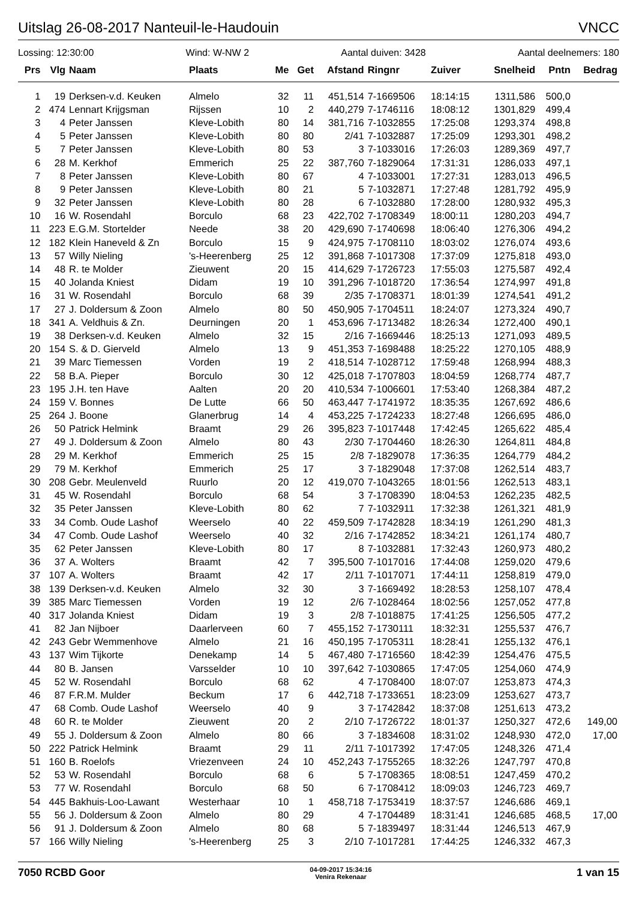Uitslag 26-08-2017 Nanteuil-le-Haudouin VNCC
Lossing: 12:30:00 Wind: W-NW 2 Aantal duiven: 3428 Aantal deelnemers: 180
| Prs | Vlg | Naam | Plaats | Me | Get | Afstand | Ringnr | Zuiver | Snelheid | Pntn | Bedrag |
| --- | --- | --- | --- | --- | --- | --- | --- | --- | --- | --- | --- |
| 1 | 19 | Derksen-v.d. Keuken | Almelo | 32 | 11 | 451,514 | 7-1669506 | 18:14:15 | 1311,586 | 500,0 | |
| 2 | 474 | Lennart Krijgsman | Rijssen | 10 | 2 | 440,279 | 7-1746116 | 18:08:12 | 1301,829 | 499,4 | |
| 3 | 4 | Peter Janssen | Kleve-Lobith | 80 | 14 | 381,716 | 7-1032855 | 17:25:08 | 1293,374 | 498,8 | |
| 4 | 5 | Peter Janssen | Kleve-Lobith | 80 | 80 | 2/41 | 7-1032887 | 17:25:09 | 1293,301 | 498,2 | |
| 5 | 7 | Peter Janssen | Kleve-Lobith | 80 | 53 | 3 | 7-1033016 | 17:26:03 | 1289,369 | 497,7 | |
| 6 | 28 | M. Kerkhof | Emmerich | 25 | 22 | 387,760 | 7-1829064 | 17:31:31 | 1286,033 | 497,1 | |
| 7 | 8 | Peter Janssen | Kleve-Lobith | 80 | 67 | 4 | 7-1033001 | 17:27:31 | 1283,013 | 496,5 | |
| 8 | 9 | Peter Janssen | Kleve-Lobith | 80 | 21 | 5 | 7-1032871 | 17:27:48 | 1281,792 | 495,9 | |
| 9 | 32 | Peter Janssen | Kleve-Lobith | 80 | 28 | 6 | 7-1032880 | 17:28:00 | 1280,932 | 495,3 | |
| 10 | 16 | W. Rosendahl | Borculo | 68 | 23 | 422,702 | 7-1708349 | 18:00:11 | 1280,203 | 494,7 | |
| 11 | 223 | E.G.M. Stortelder | Neede | 38 | 20 | 429,690 | 7-1740698 | 18:06:40 | 1276,306 | 494,2 | |
| 12 | 182 | Klein Haneveld & Zn | Borculo | 15 | 9 | 424,975 | 7-1708110 | 18:03:02 | 1276,074 | 493,6 | |
| 13 | 57 | Willy Nieling | 's-Heerenberg | 25 | 12 | 391,868 | 7-1017308 | 17:37:09 | 1275,818 | 493,0 | |
| 14 | 48 | R. te Molder | Zieuwent | 20 | 15 | 414,629 | 7-1726723 | 17:55:03 | 1275,587 | 492,4 | |
| 15 | 40 | Jolanda Kniest | Didam | 19 | 10 | 391,296 | 7-1018720 | 17:36:54 | 1274,997 | 491,8 | |
| 16 | 31 | W. Rosendahl | Borculo | 68 | 39 | 2/35 | 7-1708371 | 18:01:39 | 1274,541 | 491,2 | |
| 17 | 27 | J. Doldersum & Zoon | Almelo | 80 | 50 | 450,905 | 7-1704511 | 18:24:07 | 1273,324 | 490,7 | |
| 18 | 341 | A. Veldhuis & Zn. | Deurningen | 20 | 1 | 453,696 | 7-1713482 | 18:26:34 | 1272,400 | 490,1 | |
| 19 | 38 | Derksen-v.d. Keuken | Almelo | 32 | 15 | 2/16 | 7-1669446 | 18:25:13 | 1271,093 | 489,5 | |
| 20 | 154 | S. & D. Gierveld | Almelo | 13 | 9 | 451,353 | 7-1698488 | 18:25:22 | 1270,105 | 488,9 | |
| 21 | 39 | Marc Tiemessen | Vorden | 19 | 2 | 418,514 | 7-1028712 | 17:59:48 | 1268,994 | 488,3 | |
| 22 | 58 | B.A. Pieper | Borculo | 30 | 12 | 425,018 | 7-1707803 | 18:04:59 | 1268,774 | 487,7 | |
| 23 | 195 | J.H. ten Have | Aalten | 20 | 20 | 410,534 | 7-1006601 | 17:53:40 | 1268,384 | 487,2 | |
| 24 | 159 | V. Bonnes | De Lutte | 66 | 50 | 463,447 | 7-1741972 | 18:35:35 | 1267,692 | 486,6 | |
| 25 | 264 | J. Boone | Glanerbrug | 14 | 4 | 453,225 | 7-1724233 | 18:27:48 | 1266,695 | 486,0 | |
| 26 | 50 | Patrick Helmink | Braamt | 29 | 26 | 395,823 | 7-1017448 | 17:42:45 | 1265,622 | 485,4 | |
| 27 | 49 | J. Doldersum & Zoon | Almelo | 80 | 43 | 2/30 | 7-1704460 | 18:26:30 | 1264,811 | 484,8 | |
| 28 | 29 | M. Kerkhof | Emmerich | 25 | 15 | 2/8 | 7-1829078 | 17:36:35 | 1264,779 | 484,2 | |
| 29 | 79 | M. Kerkhof | Emmerich | 25 | 17 | 3 | 7-1829048 | 17:37:08 | 1262,514 | 483,7 | |
| 30 | 208 | Gebr. Meulenveld | Ruurlo | 20 | 12 | 419,070 | 7-1043265 | 18:01:56 | 1262,513 | 483,1 | |
| 31 | 45 | W. Rosendahl | Borculo | 68 | 54 | 3 | 7-1708390 | 18:04:53 | 1262,235 | 482,5 | |
| 32 | 35 | Peter Janssen | Kleve-Lobith | 80 | 62 | 7 | 7-1032911 | 17:32:38 | 1261,321 | 481,9 | |
| 33 | 34 | Comb. Oude Lashof | Weerselo | 40 | 22 | 459,509 | 7-1742828 | 18:34:19 | 1261,290 | 481,3 | |
| 34 | 47 | Comb. Oude Lashof | Weerselo | 40 | 32 | 2/16 | 7-1742852 | 18:34:21 | 1261,174 | 480,7 | |
| 35 | 62 | Peter Janssen | Kleve-Lobith | 80 | 17 | 8 | 7-1032881 | 17:32:43 | 1260,973 | 480,2 | |
| 36 | 37 | A. Wolters | Braamt | 42 | 7 | 395,500 | 7-1017016 | 17:44:08 | 1259,020 | 479,6 | |
| 37 | 107 | A. Wolters | Braamt | 42 | 17 | 2/11 | 7-1017071 | 17:44:11 | 1258,819 | 479,0 | |
| 38 | 139 | Derksen-v.d. Keuken | Almelo | 32 | 30 | 3 | 7-1669492 | 18:28:53 | 1258,107 | 478,4 | |
| 39 | 385 | Marc Tiemessen | Vorden | 19 | 12 | 2/6 | 7-1028464 | 18:02:56 | 1257,052 | 477,8 | |
| 40 | 317 | Jolanda Kniest | Didam | 19 | 3 | 2/8 | 7-1018875 | 17:41:25 | 1256,505 | 477,2 | |
| 41 | 82 | Jan Nijboer | Daarlerveen | 60 | 7 | 455,152 | 7-1730111 | 18:32:31 | 1255,537 | 476,7 | |
| 42 | 243 | Gebr Wemmenhove | Almelo | 21 | 16 | 450,195 | 7-1705311 | 18:28:41 | 1255,132 | 476,1 | |
| 43 | 137 | Wim Tijkorte | Denekamp | 14 | 5 | 467,480 | 7-1716560 | 18:42:39 | 1254,476 | 475,5 | |
| 44 | 80 | B. Jansen | Varsselder | 10 | 10 | 397,642 | 7-1030865 | 17:47:05 | 1254,060 | 474,9 | |
| 45 | 52 | W. Rosendahl | Borculo | 68 | 62 | 4 | 7-1708400 | 18:07:07 | 1253,873 | 474,3 | |
| 46 | 87 | F.R.M. Mulder | Beckum | 17 | 6 | 442,718 | 7-1733651 | 18:23:09 | 1253,627 | 473,7 | |
| 47 | 68 | Comb. Oude Lashof | Weerselo | 40 | 9 | 3 | 7-1742842 | 18:37:08 | 1251,613 | 473,2 | |
| 48 | 60 | R. te Molder | Zieuwent | 20 | 2 | 2/10 | 7-1726722 | 18:01:37 | 1250,327 | 472,6 | 149,00 |
| 49 | 55 | J. Doldersum & Zoon | Almelo | 80 | 66 | 3 | 7-1834608 | 18:31:02 | 1248,930 | 472,0 | 17,00 |
| 50 | 222 | Patrick Helmink | Braamt | 29 | 11 | 2/11 | 7-1017392 | 17:47:05 | 1248,326 | 471,4 | |
| 51 | 160 | B. Roelofs | Vriezenveen | 24 | 10 | 452,243 | 7-1755265 | 18:32:26 | 1247,797 | 470,8 | |
| 52 | 53 | W. Rosendahl | Borculo | 68 | 6 | 5 | 7-1708365 | 18:08:51 | 1247,459 | 470,2 | |
| 53 | 77 | W. Rosendahl | Borculo | 68 | 50 | 6 | 7-1708412 | 18:09:03 | 1246,723 | 469,7 | |
| 54 | 445 | Bakhuis-Loo-Lawant | Westerhaar | 10 | 1 | 458,718 | 7-1753419 | 18:37:57 | 1246,686 | 469,1 | |
| 55 | 56 | J. Doldersum & Zoon | Almelo | 80 | 29 | 4 | 7-1704489 | 18:31:41 | 1246,685 | 468,5 | 17,00 |
| 56 | 91 | J. Doldersum & Zoon | Almelo | 80 | 68 | 5 | 7-1839497 | 18:31:44 | 1246,513 | 467,9 | |
| 57 | 166 | Willy Nieling | 's-Heerenberg | 25 | 3 | 2/10 | 7-1017281 | 17:44:25 | 1246,332 | 467,3 | |
7050 RCBD Goor
04-09-2017 15:34:16
Venira Rekenaar
1 van 15